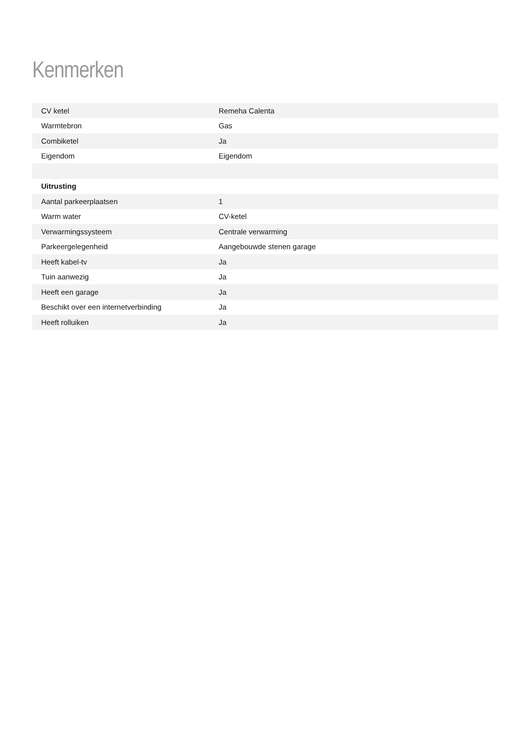Kenmerken
| CV ketel | Remeha Calenta |
| Warmtebron | Gas |
| Combiketel | Ja |
| Eigendom | Eigendom |
| Uitrusting | |
| Aantal parkeerplaatsen | 1 |
| Warm water | CV-ketel |
| Verwarmingssysteem | Centrale verwarming |
| Parkeergelegenheid | Aangebouwde stenen garage |
| Heeft kabel-tv | Ja |
| Tuin aanwezig | Ja |
| Heeft een garage | Ja |
| Beschikt over een internetverbinding | Ja |
| Heeft rolluiken | Ja |